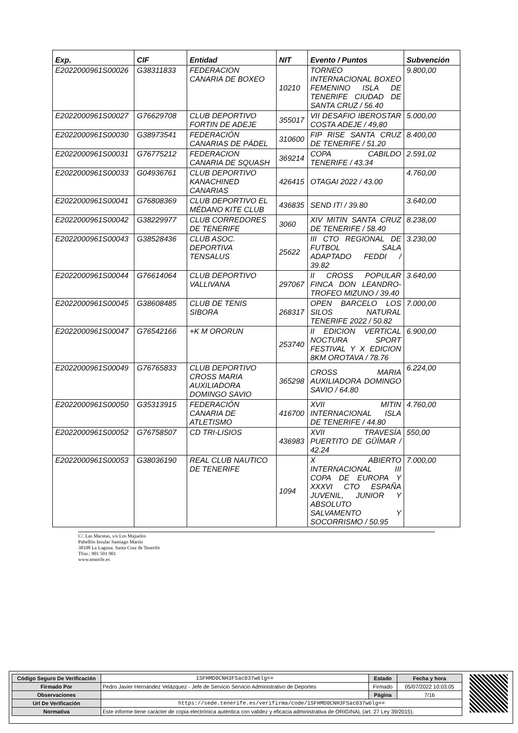| Exp. | CIF | Entidad | NIT | Evento / Puntos | Subvención |
| --- | --- | --- | --- | --- | --- |
| E2022000961S00026 | G38311833 | FEDERACION CANARIA DE BOXEO | 10210 | TORNEO INTERNACIONAL BOXEO FEMENINO ISLA DE TENERIFE CIUDAD DE SANTA CRUZ / 56.40 | 9.800,00 |
| E2022000961S00027 | G76629708 | CLUB DEPORTIVO FORTIN DE ADEJE | 355017 | VII DESAFIO IBEROSTAR COSTA ADEJE / 49,80 | 5.000,00 |
| E2022000961S00030 | G38973541 | FEDERACIÓN CANARIAS DE PÁDEL | 310600 | FIP RISE SANTA CRUZ DE TENERIFE / 51.20 | 8.400,00 |
| E2022000961S00031 | G76775212 | FEDERACION CANARIA DE SQUASH | 369214 | COPA CABILDO TENERIFE / 43.34 | 2.591,02 |
| E2022000961S00033 | G04936761 | CLUB DEPORTIVO KANACHINED CANARIAS | 426415 | OTAGAI 2022 / 43.00 | 4.760,00 |
| E2022000961S00041 | G76808369 | CLUB DEPORTIVO EL MÉDANO KITE CLUB | 436835 | SEND IT! / 39.80 | 3.640,00 |
| E2022000961S00042 | G38229977 | CLUB CORREDORES DE TENERIFE | 3060 | XIV MITIN SANTA CRUZ DE TENERIFE / 58.40 | 8.238,00 |
| E2022000961S00043 | G38528436 | CLUB ASOC. DEPORTIVA TENSALUS | 25622 | III CTO REGIONAL DE FUTBOL SALA ADAPTADO FEDDI / 39.82 | 3.230,00 |
| E2022000961S00044 | G76614064 | CLUB DEPORTIVO VALLIVANA | 297067 | II CROSS POPULAR FINCA DON LEANDRO-TROFEO MIZUNO / 39.40 | 3.640,00 |
| E2022000961S00045 | G38608485 | CLUB DE TENIS SIBORA | 268317 | OPEN BARCELO LOS SILOS NATURAL TENERIFE 2022 / 50.82 | 7.000,00 |
| E2022000961S00047 | G76542166 | +K M ORORUN | 253740 | II EDICION VERTICAL NOCTURA SPORT FESTIVAL Y X EDICION 8KM OROTAVA / 78.76 | 6.900,00 |
| E2022000961S00049 | G76765833 | CLUB DEPORTIVO CROSS MARIA AUXILIADORA DOMINGO SAVIO | 365298 | CROSS MARIA AUXILIADORA DOMINGO SAVIO / 64.80 | 6.224,00 |
| E2022000961S00050 | G35313915 | FEDERACIÓN CANARIA DE ATLETISMO | 416700 | XVII MITIN INTERNACIONAL ISLA DE TENERIFE / 44.80 | 4.760,00 |
| E2022000961S00052 | G76758507 | CD TRI-LISIOS | 436983 | XVII TRAVESÍA PUERTITO DE GÜÍMAR / 42.24 | 550,00 |
| E2022000961S00053 | G38036190 | REAL CLUB NAUTICO DE TENERIFE | 1094 | X ABIERTO INTERNACIONAL III COPA DE EUROPA Y XXXVI CTO ESPAÑA JUVENIL, JUNIOR Y ABSOLUTO SALVAMENTO Y SOCORRISMO / 50.95 | 7.000,00 |
C/. Las Macetas, s/n Los Majuelos
Pabellón Insular Santiago Martín
38108 La Laguna. Santa Cruz de Tenerife
Tfno.: 901 501 901
www.tenerife.es
| Código Seguro De Verificación | 1SFHMD0CNH3FSac037w6lg== | Estado | Fecha y hora |
| Firmado Por | Pedro Javier Hernández Velázquez - Jefe de Servicio Servicio Administrativo de Deportes | Firmado | 05/07/2022 10:03:05 |
| Observaciones | | Página | 7/16 |
| Url De Verificación | https://sede.tenerife.es/verifirma/code/1SFHMD0CNH3FSac037w6lg== | | |
| Normativa | Este informe tiene carácter de copia electrónica auténtica con validez y eficacia administrativa de ORIGINAL (art. 27 Ley 39/2015). | | |